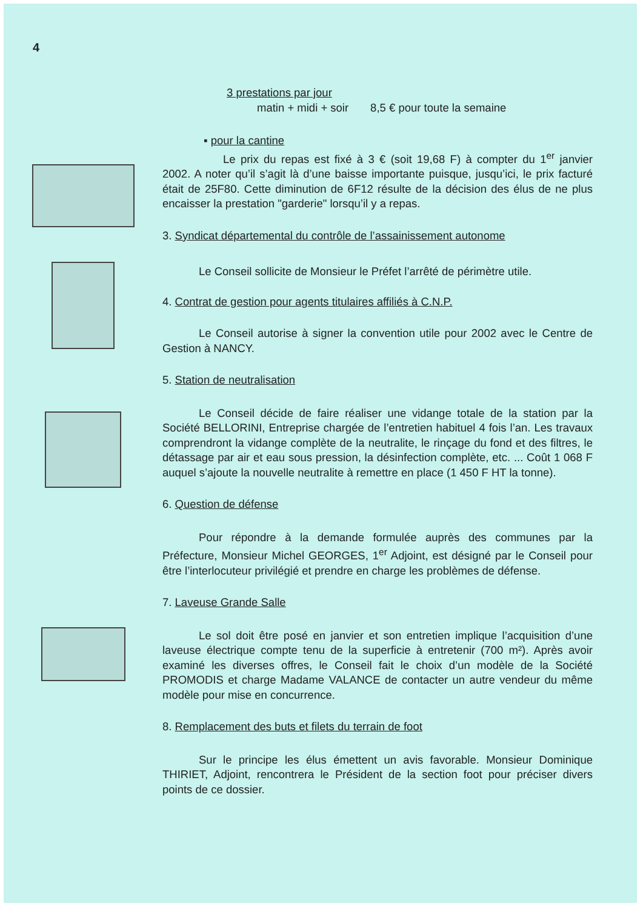4
3 prestations par jour
matin + midi + soir 8,5 € pour toute la semaine
▪ pour la cantine
Le prix du repas est fixé à 3 € (soit 19,68 F) à compter du 1<sup>er</sup> janvier 2002. A noter qu’il s’agit là d’une baisse importante puisque, jusqu’ici, le prix facturé était de 25F80. Cette diminution de 6F12 résulte de la décision des élus de ne plus encaisser la prestation "garderie" lorsqu’il y a repas.
3. Syndicat départemental du contrôle de l’assainissement autonome
Le Conseil sollicite de Monsieur le Préfet l’arrêté de périmètre utile.
4. Contrat de gestion pour agents titulaires affiliés à C.N.P.
Le Conseil autorise à signer la convention utile pour 2002 avec le Centre de Gestion à NANCY.
5. Station de neutralisation
Le Conseil décide de faire réaliser une vidange totale de la station par la Société BELLORINI, Entreprise chargée de l’entretien habituel 4 fois l’an. Les travaux comprendront la vidange complète de la neutralite, le rinçage du fond et des filtres, le détassage par air et eau sous pression, la désinfection complète, etc. ... Coût 1 068 F auquel s’ajoute la nouvelle neutralite à remettre en place (1 450 F HT la tonne).
6. Question de défense
Pour répondre à la demande formulée auprès des communes par la Préfecture, Monsieur Michel GEORGES, 1<sup>er</sup> Adjoint, est désigné par le Conseil pour être l’interlocuteur privilégié et prendre en charge les problèmes de défense.
7. Laveuse Grande Salle
Le sol doit être posé en janvier et son entretien implique l’acquisition d’une laveuse électrique compte tenu de la superficie à entretenir (700 m²). Après avoir examiné les diverses offres, le Conseil fait le choix d’un modèle de la Société PROMODIS et charge Madame VALANCE de contacter un autre vendeur du même modèle pour mise en concurrence.
8. Remplacement des buts et filets du terrain de foot
Sur le principe les élus émettent un avis favorable. Monsieur Dominique THIRIET, Adjoint, rencontrera le Président de la section foot pour préciser divers points de ce dossier.